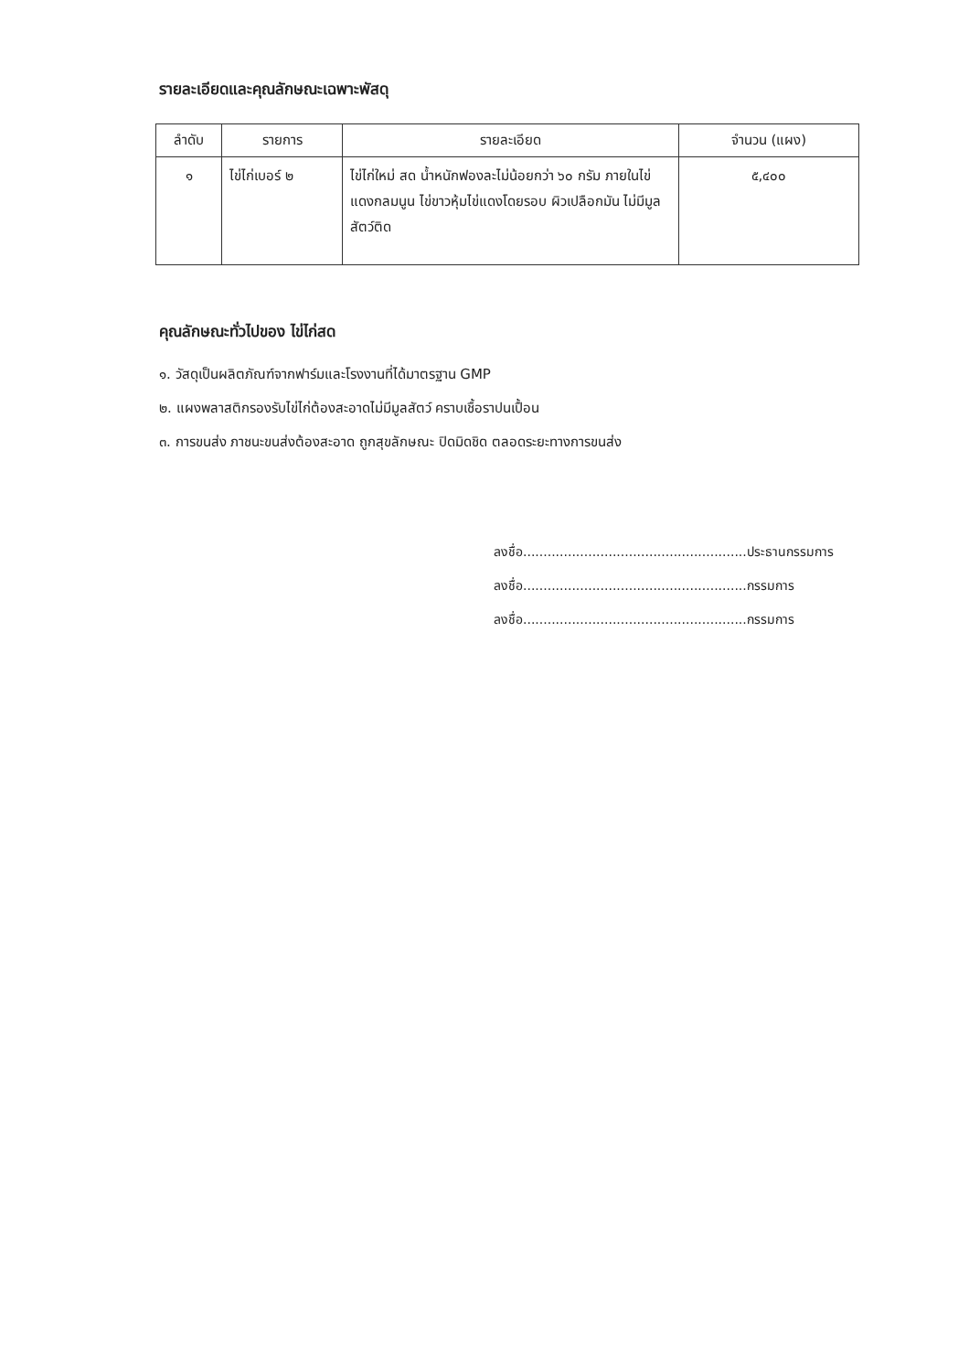รายละเอียดและคุณลักษณะเฉพาะพัสดุ
| ลำดับ | รายการ | รายละเอียด | จำนวน (แผง) |
| --- | --- | --- | --- |
| ๑ | ไข่ไก่เบอร์ ๒ | ไข่ไก่ใหม่ สด น้ำหนักฟองละไม่น้อยกว่า ๖๐ กรัม ภายในไข่แดงกลมนูน ไข่ขาวหุ้มไข่แดงโดยรอบ ผิวเปลือกมัน ไม่มีมูลสัตว์ติด | ๕,๔๐๐ |
คุณลักษณะทั่วไปของ ไข่ไก่สด
๑. วัสดุเป็นผลิตภัณฑ์จากฟาร์มและโรงงานที่ได้มาตรฐาน GMP
๒. แผงพลาสติกรองรับไข่ไก่ต้องสะอาดไม่มีมูลสัตว์ คราบเชื้อราปนเปื้อน
๓. การขนส่ง ภาชนะขนส่งต้องสะอาด ถูกสุขลักษณะ ปิดมิดชิด ตลอดระยะทางการขนส่ง
ลงชื่อ.......................................................ประธานกรรมการ
ลงชื่อ.......................................................กรรมการ
ลงชื่อ.......................................................กรรมการ